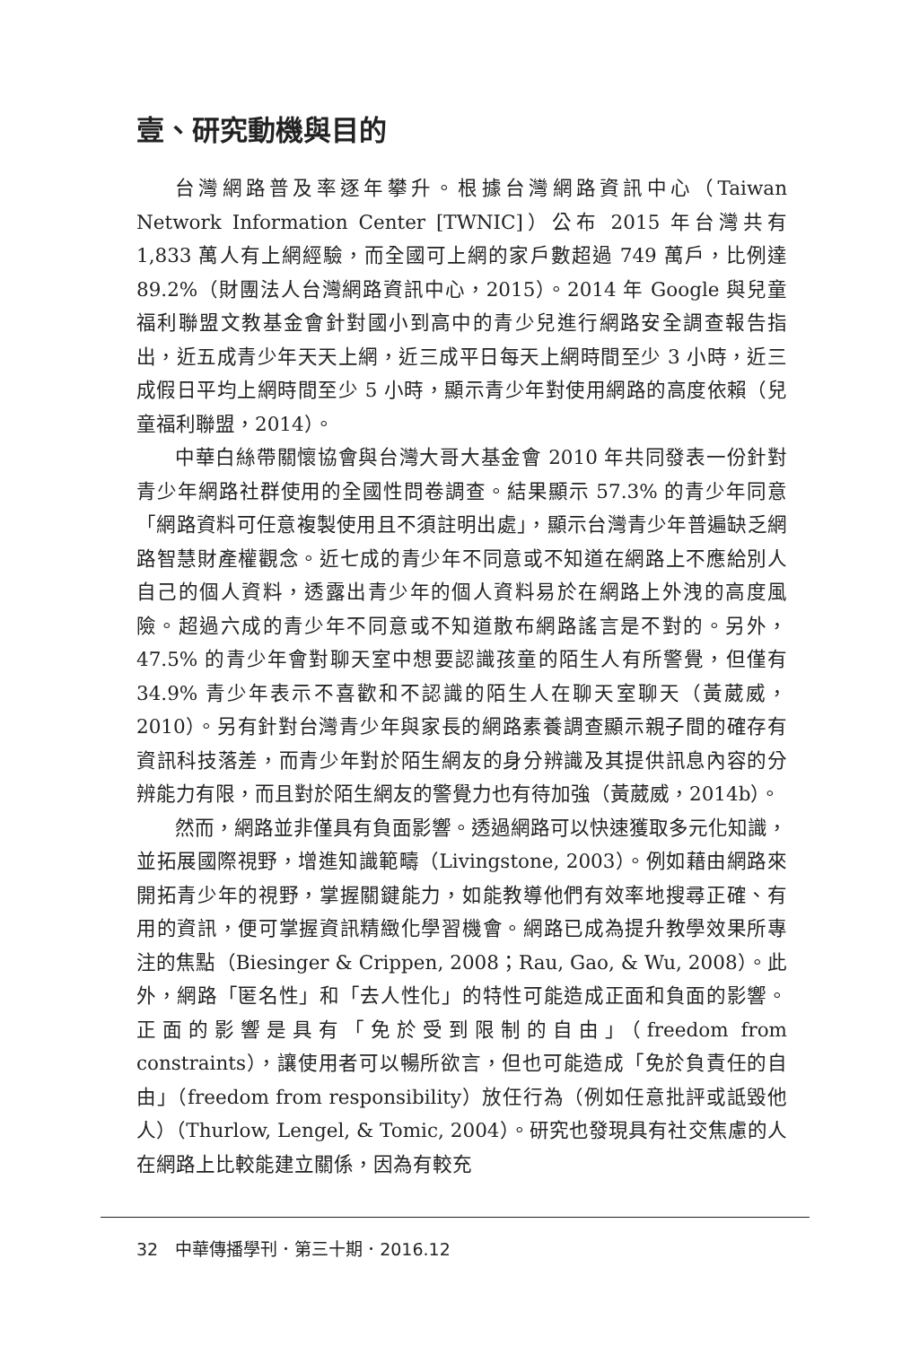壹、研究動機與目的
台灣網路普及率逐年攀升。根據台灣網路資訊中心（Taiwan Network Information Center [TWNIC]）公布 2015 年台灣共有 1,833 萬人有上網經驗，而全國可上網的家戶數超過 749 萬戶，比例達 89.2%（財團法人台灣網路資訊中心，2015）。2014 年 Google 與兒童福利聯盟文教基金會針對國小到高中的青少兒進行網路安全調查報告指出，近五成青少年天天上網，近三成平日每天上網時間至少 3 小時，近三成假日平均上網時間至少 5 小時，顯示青少年對使用網路的高度依賴（兒童福利聯盟，2014）。
中華白絲帶關懷協會與台灣大哥大基金會 2010 年共同發表一份針對青少年網路社群使用的全國性問卷調查。結果顯示 57.3% 的青少年同意「網路資料可任意複製使用且不須註明出處」，顯示台灣青少年普遍缺乏網路智慧財產權觀念。近七成的青少年不同意或不知道在網路上不應給別人自己的個人資料，透露出青少年的個人資料易於在網路上外洩的高度風險。超過六成的青少年不同意或不知道散布網路謠言是不對的。另外，47.5% 的青少年會對聊天室中想要認識孩童的陌生人有所警覺，但僅有 34.9% 青少年表示不喜歡和不認識的陌生人在聊天室聊天（黃葳威，2010）。另有針對台灣青少年與家長的網路素養調查顯示親子間的確存有資訊科技落差，而青少年對於陌生網友的身分辨識及其提供訊息內容的分辨能力有限，而且對於陌生網友的警覺力也有待加強（黃葳威，2014b）。
然而，網路並非僅具有負面影響。透過網路可以快速獲取多元化知識，並拓展國際視野，增進知識範疇（Livingstone, 2003）。例如藉由網路來開拓青少年的視野，掌握關鍵能力，如能教導他們有效率地搜尋正確、有用的資訊，便可掌握資訊精緻化學習機會。網路已成為提升教學效果所專注的焦點（Biesinger & Crippen, 2008；Rau, Gao, & Wu, 2008）。此外，網路「匿名性」和「去人性化」的特性可能造成正面和負面的影響。正面的影響是具有「免於受到限制的自由」（freedom from constraints），讓使用者可以暢所欲言，但也可能造成「免於負責任的自由」（freedom from responsibility）放任行為（例如任意批評或詆毀他人）（Thurlow, Lengel, & Tomic, 2004）。研究也發現具有社交焦慮的人在網路上比較能建立關係，因為有較充
32　中華傳播學刊．第三十期．2016.12